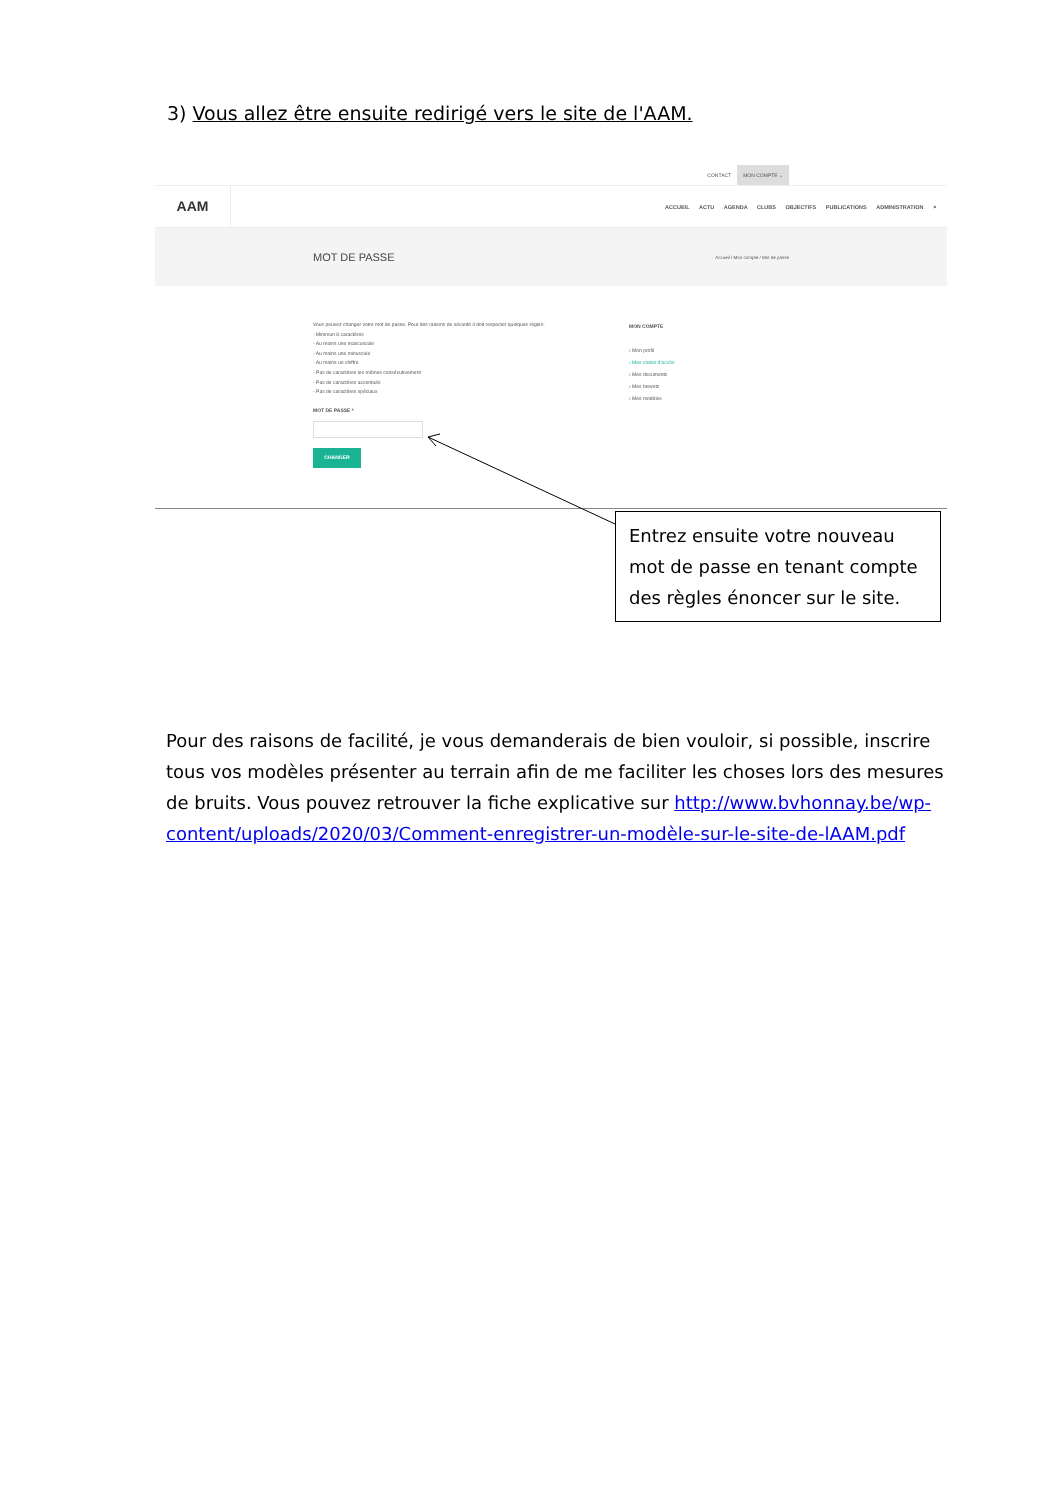3) Vous allez être ensuite redirigé vers le site de l'AAM.
CONTACT MON COMPTE ⌄
AAM
ACCUEIL ACTU AGENDA CLUBS OBJECTIFS PUBLICATIONS ADMINISTRATION ⌕
MOT DE PASSE
Accueil / Mon compte / Mot de passe
Vous pouvez changer votre mot de passe. Pour des raisons de sécurité il doit respecter quelques règles:
- Minimun 8 caractères
- Au moins une mascuscule
- Au moins une minuscule
- Au moins un chiffre
- Pas de caractères les mêmes consécutivement
- Pas de caractères accentués
- Pas de caractères spéciaux
MOT DE PASSE *
CHANGER
MON COMPTE
› Mon profil
› Mes codes d'accès
› Mes documents
› Mes brevets
› Mes modèles
Entrez ensuite votre nouveau mot de passe en tenant compte des règles énoncer sur le site.
Pour des raisons de facilité, je vous demanderais de bien vouloir, si possible, inscrire tous vos modèles présenter au terrain afin de me faciliter les choses lors des mesures de bruits. Vous pouvez retrouver la fiche explicative sur http://www.bvhonnay.be/wp-content/uploads/2020/03/Comment-enregistrer-un-modèle-sur-le-site-de-lAAM.pdf